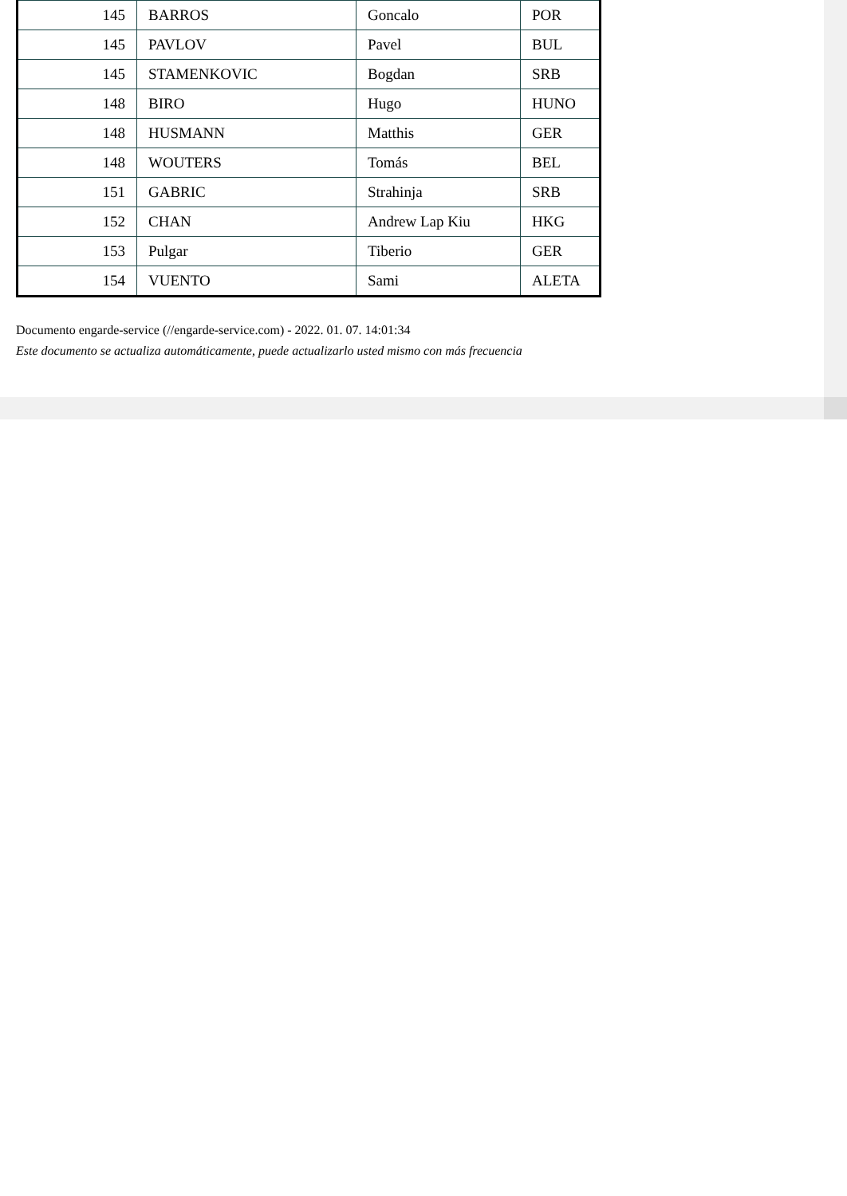| 145 | BARROS | Goncalo | POR |
| 145 | PAVLOV | Pavel | BUL |
| 145 | STAMENKOVIC | Bogdan | SRB |
| 148 | BIRO | Hugo | HUNO |
| 148 | HUSMANN | Matthis | GER |
| 148 | WOUTERS | Tomás | BEL |
| 151 | GABRIC | Strahinja | SRB |
| 152 | CHAN | Andrew Lap Kiu | HKG |
| 153 | Pulgar | Tiberio | GER |
| 154 | VUENTO | Sami | ALETA |
Documento engarde-service (//engarde-service.com) - 2022. 01. 07. 14:01:34
Este documento se actualiza automáticamente, puede actualizarlo usted mismo con más frecuencia